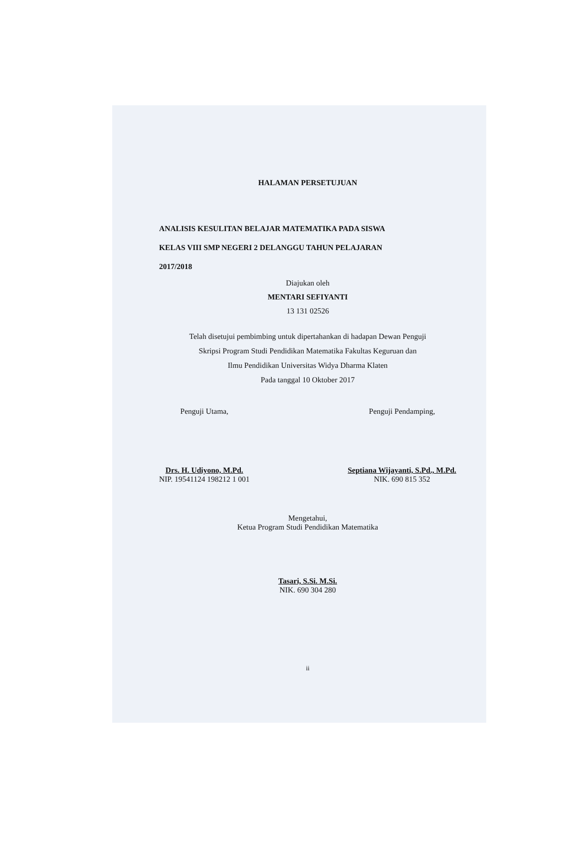HALAMAN PERSETUJUAN
ANALISIS KESULITAN BELAJAR MATEMATIKA PADA SISWA
KELAS VIII SMP NEGERI 2 DELANGGU TAHUN PELAJARAN
2017/2018
Diajukan oleh
MENTARI SEFIYANTI
13 131 02526
Telah disetujui pembimbing untuk dipertahankan di hadapan Dewan Penguji
Skripsi Program Studi Pendidikan Matematika Fakultas Keguruan dan
Ilmu Pendidikan Universitas Widya Dharma Klaten
Pada tanggal 10 Oktober 2017
Penguji Utama,
Drs. H. Udiyono, M.Pd.
NIP. 19541124 198212 1 001
Penguji Pendamping,
Septiana Wijayanti, S.Pd., M.Pd.
NIK. 690 815 352
Mengetahui,
Ketua Program Studi Pendidikan Matematika
Tasari, S.Si. M.Si.
NIK. 690 304 280
ii